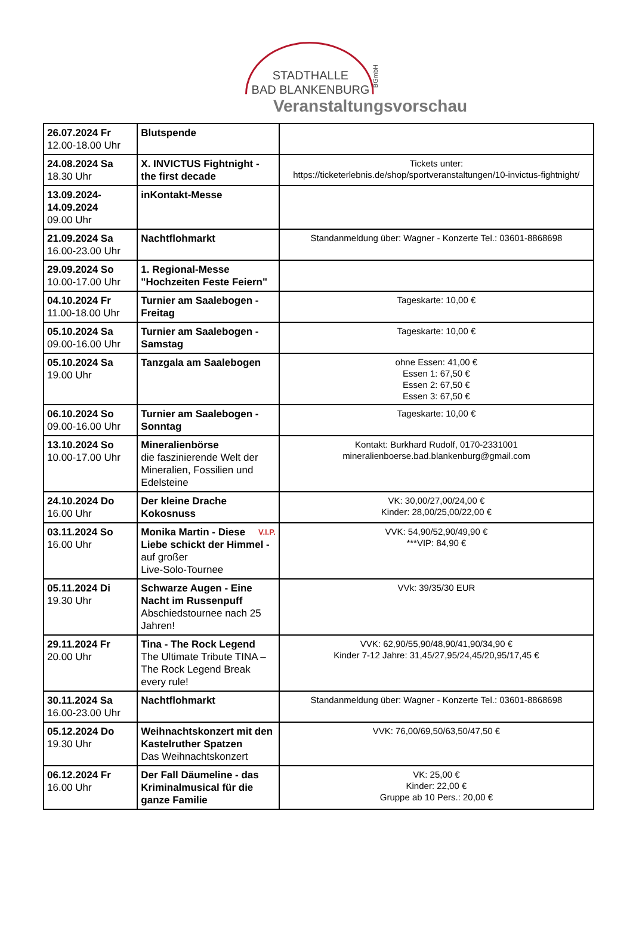STADTHALLE
BAD BLANKENBURG
BGmbH
Veranstaltungsvorschau
| 26.07.2024 Fr 12.00-18.00 Uhr | Blutspende | |
| 24.08.2024 Sa 18.30 Uhr | X. INVICTUS Fightnight - the first decade | Tickets unter: https://ticketerlebnis.de/shop/sportveranstaltungen/10-invictus-fightnight/ |
| 13.09.2024- 14.09.2024 09.00 Uhr | inKontakt-Messe | |
| 21.09.2024 Sa 16.00-23.00 Uhr | Nachtflohmarkt | Standanmeldung über: Wagner - Konzerte Tel.: 03601-8868698 |
| 29.09.2024 So 10.00-17.00 Uhr | 1. Regional-Messe "Hochzeiten Feste Feiern" | |
| 04.10.2024 Fr 11.00-18.00 Uhr | Turnier am Saalebogen - Freitag | Tageskarte: 10,00 € |
| 05.10.2024 Sa 09.00-16.00 Uhr | Turnier am Saalebogen - Samstag | Tageskarte: 10,00 € |
| 05.10.2024 Sa 19.00 Uhr | Tanzgala am Saalebogen | ohne Essen: 41,00 € Essen 1: 67,50 € Essen 2: 67,50 € Essen 3: 67,50 € |
| 06.10.2024 So 09.00-16.00 Uhr | Turnier am Saalebogen - Sonntag | Tageskarte: 10,00 € |
| 13.10.2024 So 10.00-17.00 Uhr | Mineralienbörse die faszinierende Welt der Mineralien, Fossilien und Edelsteine | Kontakt: Burkhard Rudolf, 0170-2331001 mineralienboerse.bad.blankenburg@gmail.com |
| 24.10.2024 Do 16.00 Uhr | Der kleine Drache Kokosnuss | VK: 30,00/27,00/24,00 € Kinder: 28,00/25,00/22,00 € |
| 03.11.2024 So 16.00 Uhr | V.I.P. Monika Martin - Diese Liebe schickt der Himmel - auf großer Live-Solo-Tournee | VVK: 54,90/52,90/49,90 € ***VIP: 84,90 € |
| 05.11.2024 Di 19.30 Uhr | Schwarze Augen - Eine Nacht im Russenpuff Abschiedstournee nach 25 Jahren! | VVk: 39/35/30 EUR |
| 29.11.2024 Fr 20.00 Uhr | Tina - The Rock Legend The Ultimate Tribute TINA – The Rock Legend Break every rule! | VVK: 62,90/55,90/48,90/41,90/34,90 € Kinder 7-12 Jahre: 31,45/27,95/24,45/20,95/17,45 € |
| 30.11.2024 Sa 16.00-23.00 Uhr | Nachtflohmarkt | Standanmeldung über: Wagner - Konzerte Tel.: 03601-8868698 |
| 05.12.2024 Do 19.30 Uhr | Weihnachtskonzert mit den Kastelruther Spatzen Das Weihnachtskonzert | VVK: 76,00/69,50/63,50/47,50 € |
| 06.12.2024 Fr 16.00 Uhr | Der Fall Däumeline - das Kriminalmusical für die ganze Familie | VK: 25,00 € Kinder: 22,00 € Gruppe ab 10 Pers.: 20,00 € |